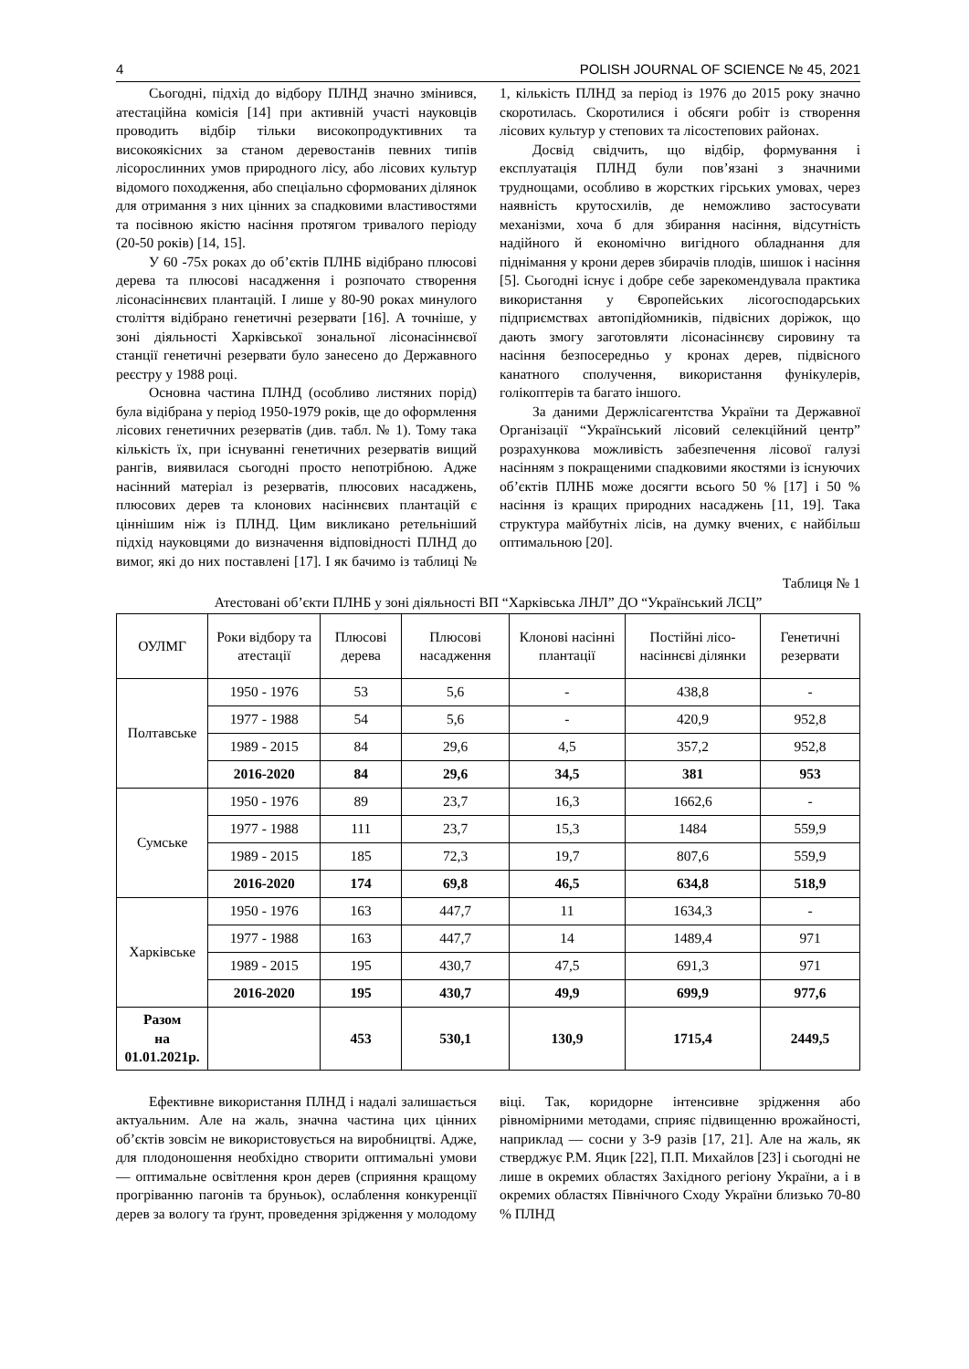4 POLISH JOURNAL OF SCIENCE № 45, 2021
Сьогодні, підхід до відбору ПЛНД значно змінився, атестаційна комісія [14] при активній участі науковців проводить відбір тільки високопродуктивних та високоякісних за станом деревостанів певних типів лісорослинних умов природного лісу, або лісових культур відомого походження, або спеціально сформованих ділянок для отримання з них цінних за спадковими властивостями та посівною якістю насіння протягом тривалого періоду (20-50 років) [14, 15].
У 60 -75х роках до об’єктів ПЛНБ відібрано плюсові дерева та плюсові насадження і розпочато створення лісонасіннєвих плантацій. І лише у 80-90 роках минулого століття відібрано генетичні резервати [16]. А точніше, у зоні діяльності Харківської зональної лісонасіннєвої станції генетичні резервати було занесено до Державного реєстру у 1988 році.
Основна частина ПЛНД (особливо листяних порід) була відібрана у період 1950-1979 років, ще до оформлення лісових генетичних резерватів (див. табл. № 1). Тому така кількість їх, при існуванні генетичних резерватів вищий рангів, виявилася сьогодні просто непотрібною. Адже насінний матеріал із резерватів, плюсових насаджень, плюсових дерев та клонових насіннєвих плантацій є ціннішим ніж із ПЛНД. Цим викликано ретельніший підхід науковцями до визначення відповідності ПЛНД до вимог, які до них поставлені [17]. І як бачимо із таблиці № 1, кількість ПЛНД за період із 1976 до 2015 року значно скоротилась. Скоротилися і обсяги робіт із створення лісових культур у степових та лісостепових районах.
Досвід свідчить, що відбір, формування і експлуатація ПЛНД були пов’язані з значними труднощами, особливо в жорстких гірських умовах, через наявність крутосхилів, де неможливо застосувати механізми, хоча б для збирання насіння, відсутність надійного й економічно вигідного обладнання для піднімання у крони дерев збирачів плодів, шишок і насіння [5]. Сьогодні існує і добре себе зарекомендувала практика використання у Європейських лісогосподарських підприємствах автопідйомників, підвісних доріжок, що дають змогу заготовляти лісонасіннєву сировину та насіння безпосередньо у кронах дерев, підвісного канатного сполучення, використання фунікулерів, голікоптерів та багато іншого.
За даними Держлісагентства України та Державної Організації “Український лісовий селекційний центр” розрахункова можливість забезпечення лісової галузі насінням з покращеними спадковими якостями із існуючих об’єктів ПЛНБ може досягти всього 50 % [17] і 50 % насіння із кращих природних насаджень [11, 19]. Така структура майбутніх лісів, на думку вчених, є найбільш оптимальною [20].
Таблиця № 1
Атестовані об’єкти ПЛНБ у зоні діяльності ВП “Харківська ЛНЛ” ДО “Український ЛСЦ”
| ОУЛМГ | Роки відбору та атестації | Плюсові дерева | Плюсові насадження | Клонові насінні плантації | Постійні лісо-насіннєві ділянки | Генетичні резервати |
| --- | --- | --- | --- | --- | --- | --- |
| Полтавське | 1950 - 1976 | 53 | 5,6 | - | 438,8 | - |
| | 1977 - 1988 | 54 | 5,6 | - | 420,9 | 952,8 |
| | 1989 - 2015 | 84 | 29,6 | 4,5 | 357,2 | 952,8 |
| | 2016-2020 | 84 | 29,6 | 34,5 | 381 | 953 |
| Сумське | 1950 - 1976 | 89 | 23,7 | 16,3 | 1662,6 | - |
| | 1977 - 1988 | 111 | 23,7 | 15,3 | 1484 | 559,9 |
| | 1989 - 2015 | 185 | 72,3 | 19,7 | 807,6 | 559,9 |
| | 2016-2020 | 174 | 69,8 | 46,5 | 634,8 | 518,9 |
| Харківське | 1950 - 1976 | 163 | 447,7 | 11 | 1634,3 | - |
| | 1977 - 1988 | 163 | 447,7 | 14 | 1489,4 | 971 |
| | 1989 - 2015 | 195 | 430,7 | 47,5 | 691,3 | 971 |
| | 2016-2020 | 195 | 430,7 | 49,9 | 699,9 | 977,6 |
| Разом на 01.01.2021р. | | 453 | 530,1 | 130,9 | 1715,4 | 2449,5 |
Ефективне використання ПЛНД і надалі залишається актуальним. Але на жаль, значна частина цих цінних об’єктів зовсім не використовується на виробництві. Адже, для плодоношення необхідно створити оптимальні умови — оптимальне освітлення крон дерев (сприяння кращому прогріванню пагонів та бруньок), ослаблення конкуренції дерев за вологу та ґрунт, проведення зрідження у молодому віці. Так, коридорне інтенсивне зрідження або рівномірними методами, сприяє підвищенню врожайності, наприклад — сосни у 3-9 разів [17, 21]. Але на жаль, як стверджує Р.М. Яцик [22], П.П. Михайлов [23] і сьогодні не лише в окремих областях Західного регіону України, а і в окремих областях Північного Сходу України близько 70-80 % ПЛНД